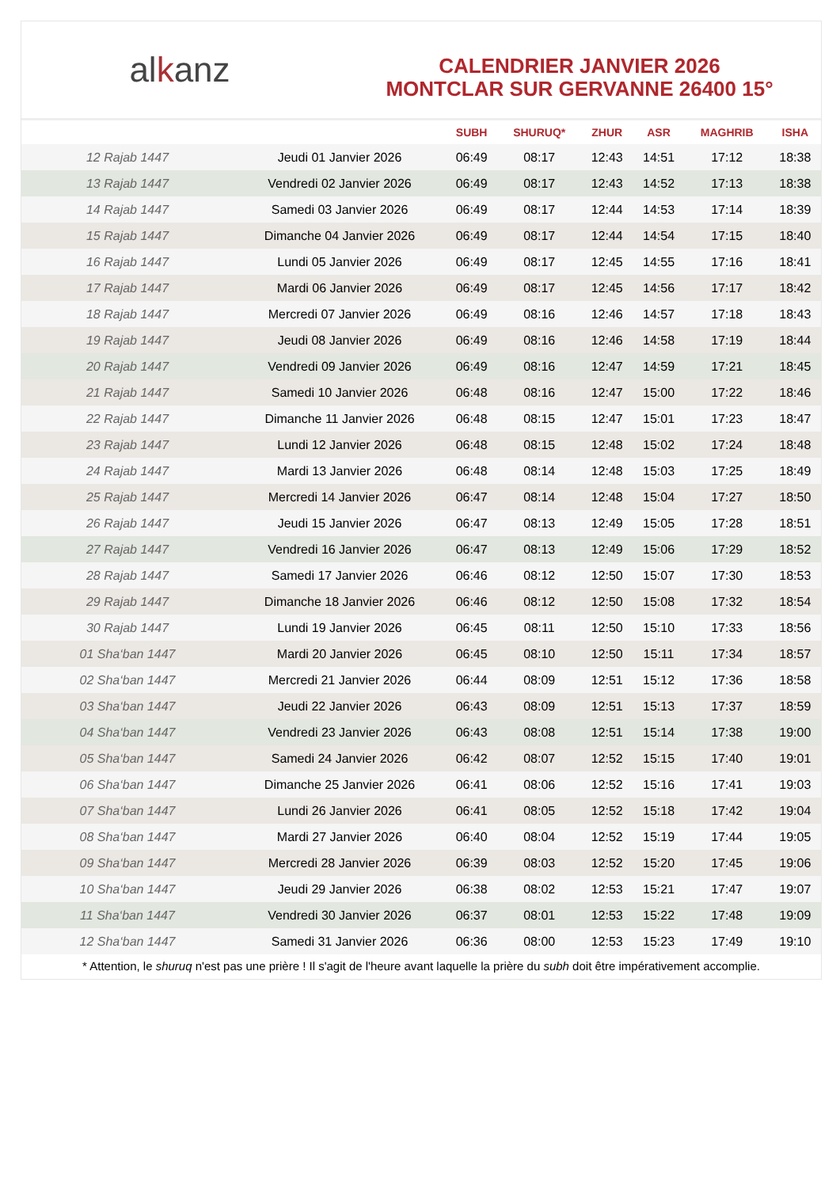al k anz
CALENDRIER JANVIER 2026
MONTCLAR SUR GERVANNE 26400 15°
| | | SUBH | SHURUQ* | ZHUR | ASR | MAGHRIB | ISHA |
| --- | --- | --- | --- | --- | --- | --- | --- |
| 12 Rajab 1447 | Jeudi 01 Janvier 2026 | 06:49 | 08:17 | 12:43 | 14:51 | 17:12 | 18:38 |
| 13 Rajab 1447 | Vendredi 02 Janvier 2026 | 06:49 | 08:17 | 12:43 | 14:52 | 17:13 | 18:38 |
| 14 Rajab 1447 | Samedi 03 Janvier 2026 | 06:49 | 08:17 | 12:44 | 14:53 | 17:14 | 18:39 |
| 15 Rajab 1447 | Dimanche 04 Janvier 2026 | 06:49 | 08:17 | 12:44 | 14:54 | 17:15 | 18:40 |
| 16 Rajab 1447 | Lundi 05 Janvier 2026 | 06:49 | 08:17 | 12:45 | 14:55 | 17:16 | 18:41 |
| 17 Rajab 1447 | Mardi 06 Janvier 2026 | 06:49 | 08:17 | 12:45 | 14:56 | 17:17 | 18:42 |
| 18 Rajab 1447 | Mercredi 07 Janvier 2026 | 06:49 | 08:16 | 12:46 | 14:57 | 17:18 | 18:43 |
| 19 Rajab 1447 | Jeudi 08 Janvier 2026 | 06:49 | 08:16 | 12:46 | 14:58 | 17:19 | 18:44 |
| 20 Rajab 1447 | Vendredi 09 Janvier 2026 | 06:49 | 08:16 | 12:47 | 14:59 | 17:21 | 18:45 |
| 21 Rajab 1447 | Samedi 10 Janvier 2026 | 06:48 | 08:16 | 12:47 | 15:00 | 17:22 | 18:46 |
| 22 Rajab 1447 | Dimanche 11 Janvier 2026 | 06:48 | 08:15 | 12:47 | 15:01 | 17:23 | 18:47 |
| 23 Rajab 1447 | Lundi 12 Janvier 2026 | 06:48 | 08:15 | 12:48 | 15:02 | 17:24 | 18:48 |
| 24 Rajab 1447 | Mardi 13 Janvier 2026 | 06:48 | 08:14 | 12:48 | 15:03 | 17:25 | 18:49 |
| 25 Rajab 1447 | Mercredi 14 Janvier 2026 | 06:47 | 08:14 | 12:48 | 15:04 | 17:27 | 18:50 |
| 26 Rajab 1447 | Jeudi 15 Janvier 2026 | 06:47 | 08:13 | 12:49 | 15:05 | 17:28 | 18:51 |
| 27 Rajab 1447 | Vendredi 16 Janvier 2026 | 06:47 | 08:13 | 12:49 | 15:06 | 17:29 | 18:52 |
| 28 Rajab 1447 | Samedi 17 Janvier 2026 | 06:46 | 08:12 | 12:50 | 15:07 | 17:30 | 18:53 |
| 29 Rajab 1447 | Dimanche 18 Janvier 2026 | 06:46 | 08:12 | 12:50 | 15:08 | 17:32 | 18:54 |
| 30 Rajab 1447 | Lundi 19 Janvier 2026 | 06:45 | 08:11 | 12:50 | 15:10 | 17:33 | 18:56 |
| 01 Sha‘ban 1447 | Mardi 20 Janvier 2026 | 06:45 | 08:10 | 12:50 | 15:11 | 17:34 | 18:57 |
| 02 Sha‘ban 1447 | Mercredi 21 Janvier 2026 | 06:44 | 08:09 | 12:51 | 15:12 | 17:36 | 18:58 |
| 03 Sha‘ban 1447 | Jeudi 22 Janvier 2026 | 06:43 | 08:09 | 12:51 | 15:13 | 17:37 | 18:59 |
| 04 Sha‘ban 1447 | Vendredi 23 Janvier 2026 | 06:43 | 08:08 | 12:51 | 15:14 | 17:38 | 19:00 |
| 05 Sha‘ban 1447 | Samedi 24 Janvier 2026 | 06:42 | 08:07 | 12:52 | 15:15 | 17:40 | 19:01 |
| 06 Sha‘ban 1447 | Dimanche 25 Janvier 2026 | 06:41 | 08:06 | 12:52 | 15:16 | 17:41 | 19:03 |
| 07 Sha‘ban 1447 | Lundi 26 Janvier 2026 | 06:41 | 08:05 | 12:52 | 15:18 | 17:42 | 19:04 |
| 08 Sha‘ban 1447 | Mardi 27 Janvier 2026 | 06:40 | 08:04 | 12:52 | 15:19 | 17:44 | 19:05 |
| 09 Sha‘ban 1447 | Mercredi 28 Janvier 2026 | 06:39 | 08:03 | 12:52 | 15:20 | 17:45 | 19:06 |
| 10 Sha‘ban 1447 | Jeudi 29 Janvier 2026 | 06:38 | 08:02 | 12:53 | 15:21 | 17:47 | 19:07 |
| 11 Sha‘ban 1447 | Vendredi 30 Janvier 2026 | 06:37 | 08:01 | 12:53 | 15:22 | 17:48 | 19:09 |
| 12 Sha‘ban 1447 | Samedi 31 Janvier 2026 | 06:36 | 08:00 | 12:53 | 15:23 | 17:49 | 19:10 |
* Attention, le shuruq n'est pas une prière ! Il s'agit de l'heure avant laquelle la prière du subh doit être impérativement accomplie.